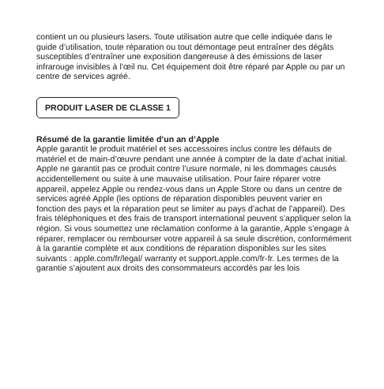contient un ou plusieurs lasers. Toute utilisation autre que celle indiquée dans le guide d’utilisation, toute réparation ou tout démontage peut entraîner des dégâts susceptibles d’entraîner une exposition dangereuse à des émissions de laser infrarouge invisibles à l’œil nu. Cet équipement doit être réparé par Apple ou par un centre de services agréé.
PRODUIT LASER DE CLASSE 1
Résumé de la garantie limitée d’un an d’Apple
Apple garantit le produit matériel et ses accessoires inclus contre les défauts de matériel et de main-d’œuvre pendant une année à compter de la date d’achat initial. Apple ne garantit pas ce produit contre l’usure normale, ni les dommages causés accidentellement ou suite à une mauvaise utilisation. Pour faire réparer votre appareil, appelez Apple ou rendez-vous dans un Apple Store ou dans un centre de services agréé Apple (les options de réparation disponibles peuvent varier en fonction des pays et la réparation peut se limiter au pays d’achat de l’appareil). Des frais téléphoniques et des frais de transport international peuvent s’appliquer selon la région. Si vous soumettez une réclamation conforme à la garantie, Apple s’engage à réparer, remplacer ou rembourser votre appareil à sa seule discrétion, conformément à la garantie complète et aux conditions de réparation disponibles sur les sites suivants : apple.com/fr/legal/ warranty et support.apple.com/fr-fr. Les termes de la garantie s’ajoutent aux droits des consommateurs accordés par les lois